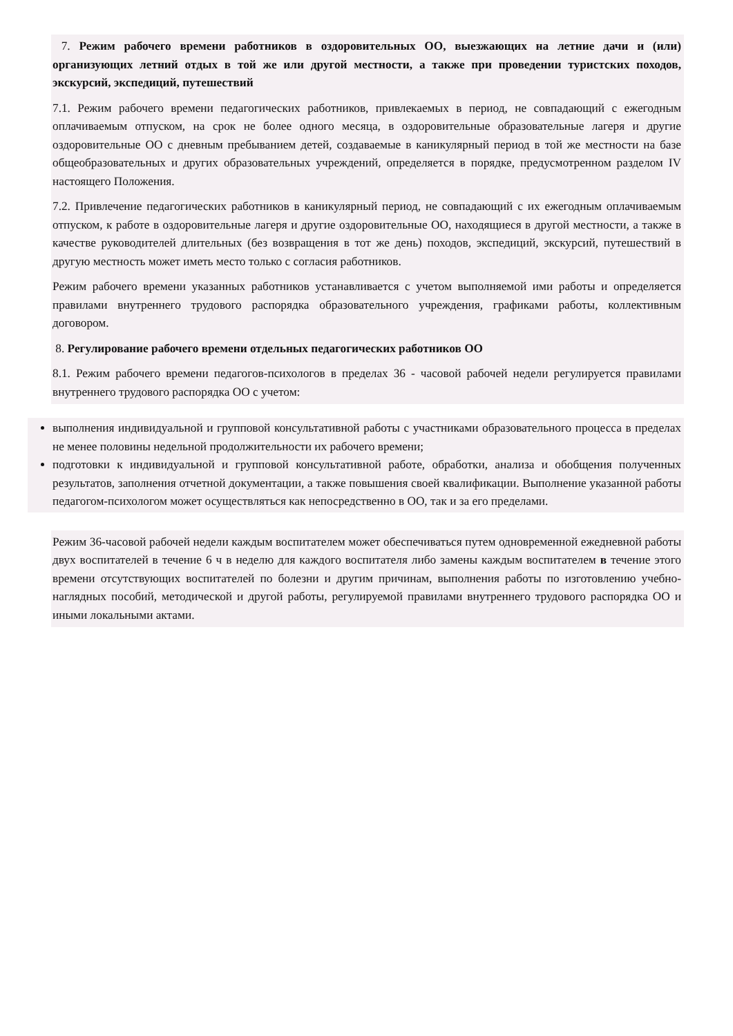7. Режим рабочего времени работников в оздоровительных ОО, выезжающих на летние дачи и (или) организующих летний отдых в той же или другой местности, а также при проведении туристских походов, экскурсий, экспедиций, путешествий
7.1. Режим рабочего времени педагогических работников, привлекаемых в период, не совпадающий с ежегодным оплачиваемым отпуском, на срок не более одного месяца, в оздоровительные образовательные лагеря и другие оздоровительные ОО с дневным пребыванием детей, создаваемые в каникулярный период в той же местности на базе общеобразовательных и других образовательных учреждений, определяется в порядке, предусмотренном разделом IV настоящего Положения.
7.2. Привлечение педагогических работников в каникулярный период, не совпадающий с их ежегодным оплачиваемым отпуском, к работе в оздоровительные лагеря и другие оздоровительные ОО, находящиеся в другой местности, а также в качестве руководителей длительных (без возвращения в тот же день) походов, экспедиций, экскурсий, путешествий в другую местность может иметь место только с согласия работников.
Режим рабочего времени указанных работников устанавливается с учетом выполняемой ими работы и определяется правилами внутреннего трудового распорядка образовательного учреждения, графиками работы, коллективным договором.
8. Регулирование рабочего времени отдельных педагогических работников ОО
8.1. Режим рабочего времени педагогов-психологов в пределах 36 - часовой рабочей недели регулируется правилами внутреннего трудового распорядка ОО с учетом:
выполнения индивидуальной и групповой консультативной работы с участниками образовательного процесса в пределах не менее половины недельной продолжительности их рабочего времени;
подготовки к индивидуальной и групповой консультативной работе, обработки, анализа и обобщения полученных результатов, заполнения отчетной документации, а также повышения своей квалификации. Выполнение указанной работы педагогом-психологом может осуществляться как непосредственно в ОО, так и за его пределами.
Режим 36-часовой рабочей недели каждым воспитателем может обеспечиваться путем одновременной ежедневной работы двух воспитателей в течение 6 ч в неделю для каждого воспитателя либо замены каждым воспитателем в течение этого времени отсутствующих воспитателей по болезни и другим причинам, выполнения работы по изготовлению учебно-наглядных пособий, методической и другой работы, регулируемой правилами внутреннего трудового распорядка ОО и иными локальными актами.